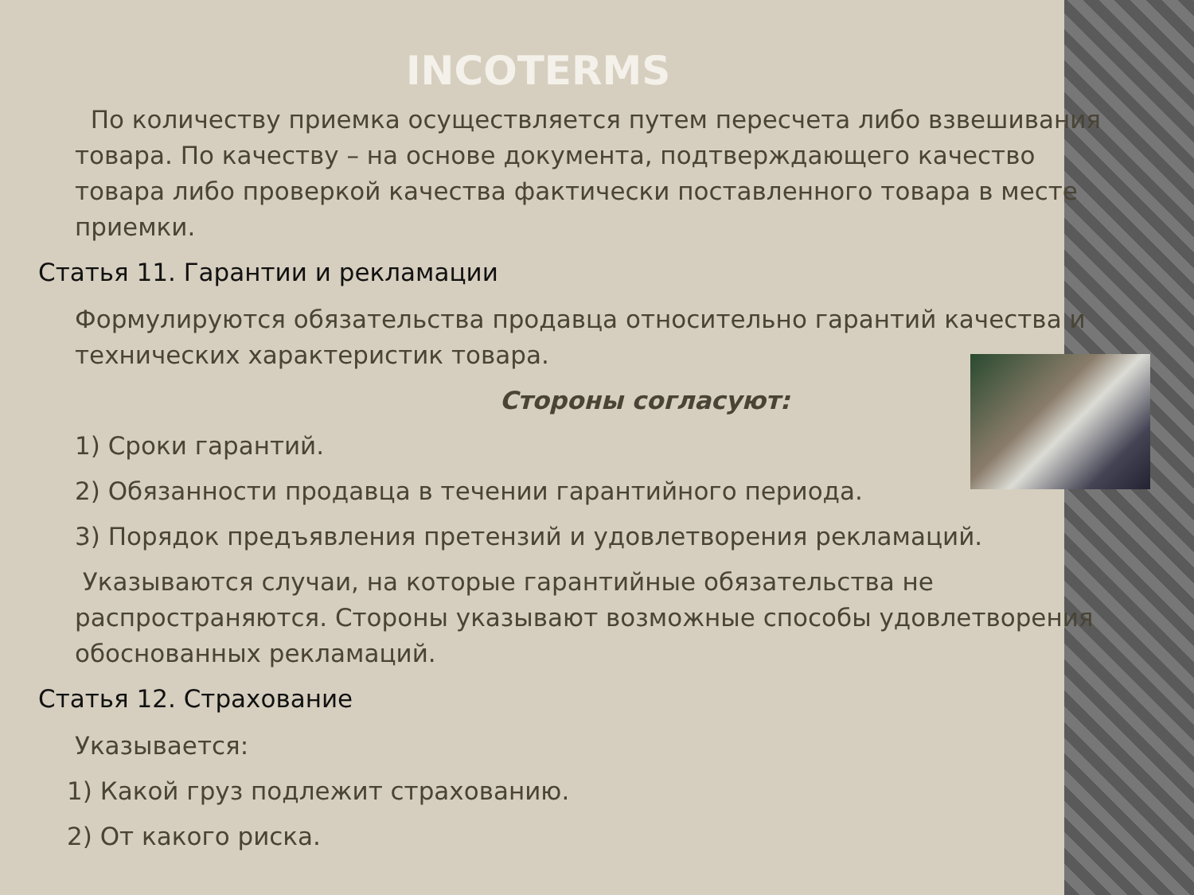INCOTERMS
По количеству приемка осуществляется путем пересчета либо взвешивания товара. По качеству – на основе документа, подтверждающего качество товара либо проверкой качества фактически поставленного товара в месте приемки.
Статья 11. Гарантии и рекламации
Формулируются обязательства продавца относительно гарантий качества и технических характеристик товара.
Стороны согласуют:
1) Сроки гарантий.
2) Обязанности продавца в течении гарантийного периода.
3) Порядок предъявления претензий и удовлетворения рекламаций.
Указываются случаи, на которые гарантийные обязательства не распространяются. Стороны указывают возможные способы удовлетворения обоснованных рекламаций.
Статья 12. Страхование
Указывается:
1) Какой груз подлежит страхованию.
2) От какого риска.